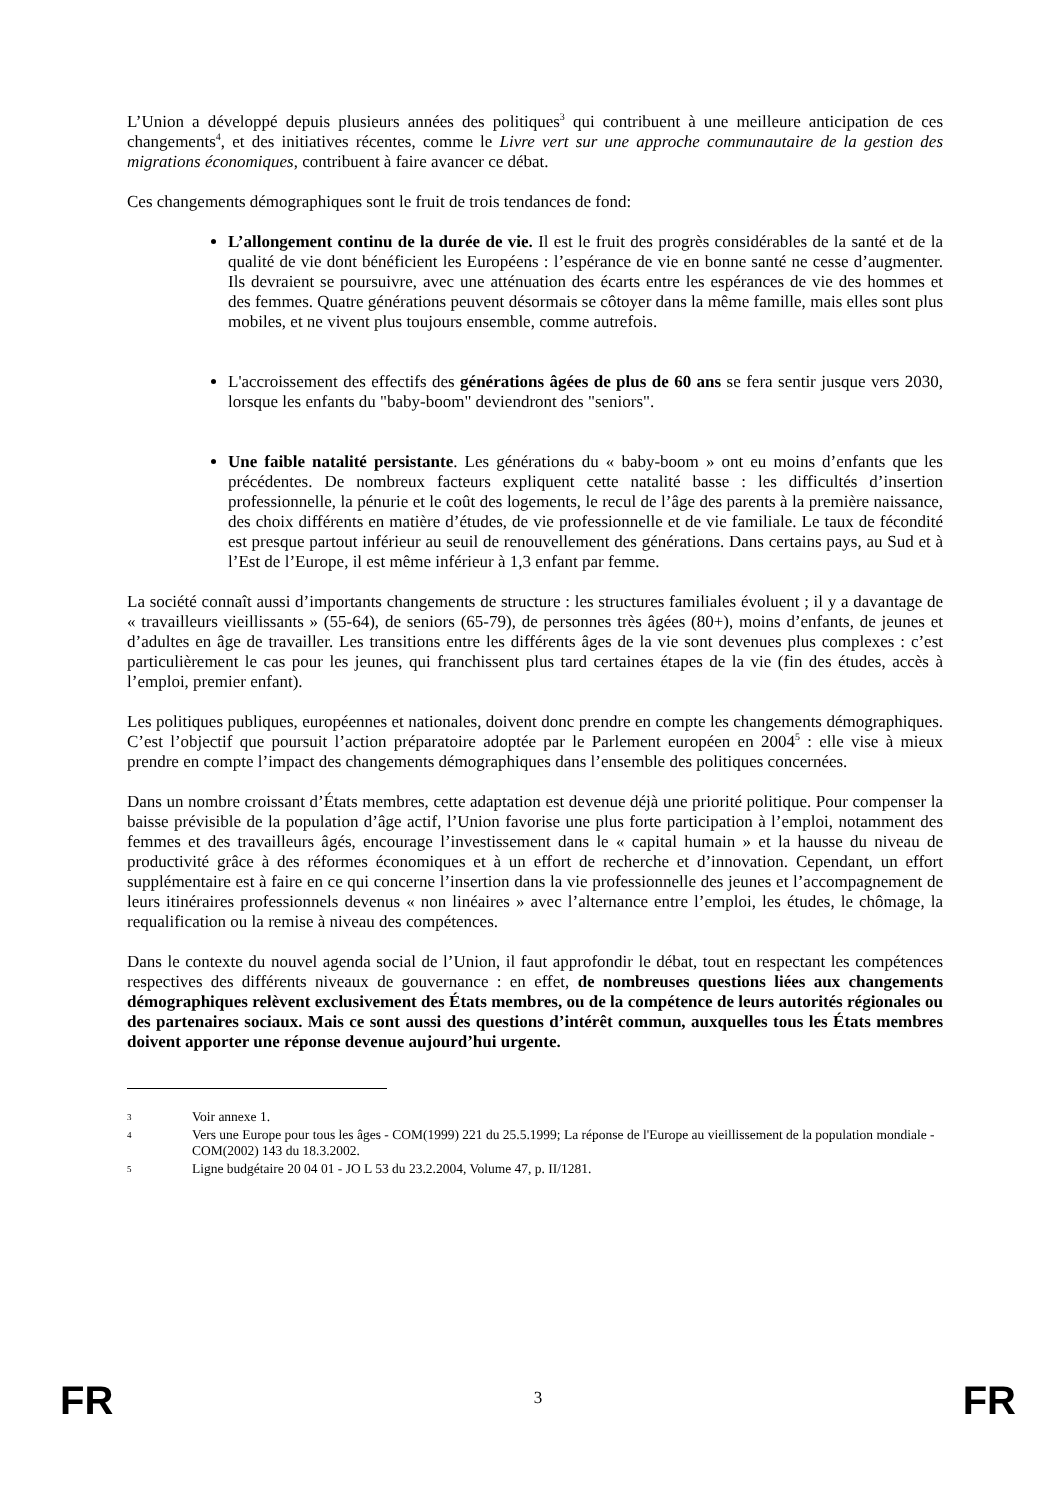L’Union a développé depuis plusieurs années des politiques<sup>3</sup> qui contribuent à une meilleure anticipation de ces changements<sup>4</sup>, et des initiatives récentes, comme le Livre vert sur une approche communautaire de la gestion des migrations économiques, contribuent à faire avancer ce débat.
Ces changements démographiques sont le fruit de trois tendances de fond:
L’allongement continu de la durée de vie. Il est le fruit des progrès considérables de la santé et de la qualité de vie dont bénéficient les Européens : l’espérance de vie en bonne santé ne cesse d’augmenter. Ils devraient se poursuivre, avec une atténuation des écarts entre les espérances de vie des hommes et des femmes. Quatre générations peuvent désormais se côtoyer dans la même famille, mais elles sont plus mobiles, et ne vivent plus toujours ensemble, comme autrefois.
L'accroissement des effectifs des générations âgées de plus de 60 ans se fera sentir jusque vers 2030, lorsque les enfants du "baby-boom" deviendront des "seniors".
Une faible natalité persistante. Les générations du « baby-boom » ont eu moins d’enfants que les précédentes. De nombreux facteurs expliquent cette natalité basse : les difficultés d’insertion professionnelle, la pénurie et le coût des logements, le recul de l’âge des parents à la première naissance, des choix différents en matière d’études, de vie professionnelle et de vie familiale. Le taux de fécondité est presque partout inférieur au seuil de renouvellement des générations. Dans certains pays, au Sud et à l’Est de l’Europe, il est même inférieur à 1,3 enfant par femme.
La société connaît aussi d’importants changements de structure : les structures familiales évoluent ; il y a davantage de « travailleurs vieillissants » (55-64), de seniors (65-79), de personnes très âgées (80+), moins d’enfants, de jeunes et d’adultes en âge de travailler. Les transitions entre les différents âges de la vie sont devenues plus complexes : c’est particulièrement le cas pour les jeunes, qui franchissent plus tard certaines étapes de la vie (fin des études, accès à l’emploi, premier enfant).
Les politiques publiques, européennes et nationales, doivent donc prendre en compte les changements démographiques. C’est l’objectif que poursuit l’action préparatoire adoptée par le Parlement européen en 2004<sup>5</sup> : elle vise à mieux prendre en compte l’impact des changements démographiques dans l’ensemble des politiques concernées.
Dans un nombre croissant d’États membres, cette adaptation est devenue déjà une priorité politique. Pour compenser la baisse prévisible de la population d’âge actif, l’Union favorise une plus forte participation à l’emploi, notamment des femmes et des travailleurs âgés, encourage l’investissement dans le « capital humain » et la hausse du niveau de productivité grâce à des réformes économiques et à un effort de recherche et d’innovation. Cependant, un effort supplémentaire est à faire en ce qui concerne l’insertion dans la vie professionnelle des jeunes et l’accompagnement de leurs itinéraires professionnels devenus « non linéaires » avec l’alternance entre l’emploi, les études, le chômage, la requalification ou la remise à niveau des compétences.
Dans le contexte du nouvel agenda social de l’Union, il faut approfondir le débat, tout en respectant les compétences respectives des différents niveaux de gouvernance : en effet, de nombreuses questions liées aux changements démographiques relèvent exclusivement des États membres, ou de la compétence de leurs autorités régionales ou des partenaires sociaux. Mais ce sont aussi des questions d’intérêt commun, auxquelles tous les États membres doivent apporter une réponse devenue aujourd’hui urgente.
3 Voir annexe 1.
4 Vers une Europe pour tous les âges - COM(1999) 221 du 25.5.1999; La réponse de l'Europe au vieillissement de la population mondiale - COM(2002) 143 du 18.3.2002.
5 Ligne budgétaire 20 04 01 - JO L 53 du 23.2.2004, Volume 47, p. II/1281.
FR 3 FR